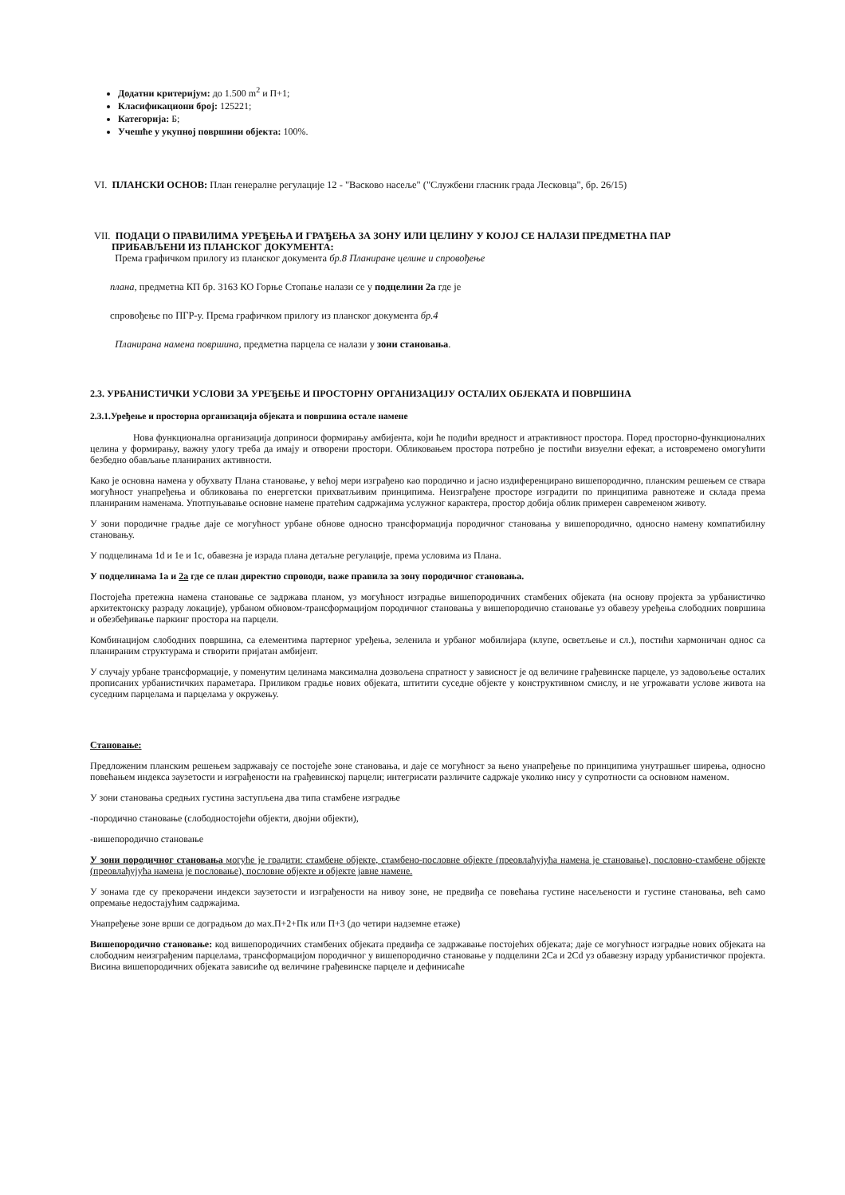Додатни критеријум: до 1.500 m<sup>2</sup> и П+1;
Класификациони број: 125221;
Категорија: Б;
Учешће у укупној површини објекта: 100%.
VI. ПЛАНСКИ ОСНОВ: План генералне регулације 12 - "Васково насеље" ("Службени гласник града Лесковца", бр. 26/15)
VII. ПОДАЦИ О ПРАВИЛИМА УРЕЂЕЊА И ГРАЂЕЊА ЗА ЗОНУ ИЛИ ЦЕЛИНУ У КОЈОЈ СЕ НАЛАЗИ ПРЕДМЕТНА ПАР
ПРИБАВЉЕНИ ИЗ ПЛАНСКОГ ДОКУМЕНТА:
Према графичком прилогу из планског документа бр.8 Планиране целине и спровођење
плана, предметна КП бр. 3163 КО Горње Стопање налази се у подцелини 2а где је
спровођење по ПГР-у. Према графичком прилогу из планског документа бр.4
Планирана намена површина, предметна парцела се налази у зони становања.
2.3. УРБАНИСТИЧКИ УСЛОВИ ЗА УРЕЂЕЊЕ И ПРОСТОРНУ ОРГАНИЗАЦИЈУ ОСТАЛИХ ОБЈЕКАТА И ПОВРШИНА
2.3.1.Уређење и просторна организација објеката и површина остале намене
Нова функционална организација доприноси формирању амбијента, који ће подићи вредност и атрактивност простора. Поред просторно-функционалних целина у формирању, важну улогу треба да имају и отворени простори. Обликовањем простора потребно је постићи визуелни ефекат, а истовремено омогућити безбедно обављање планираних активности.
Како је основна намена у обухвату Плана становање, у већој мери изграђено као породично и јасно издиференцирано вишепородично, планским решењем се ствара могућност унапређења и обликовања по енергетски прихватљивим принципима. Неизграђене просторе изградити по принципима равнотеже и склада према планираним наменама. Употпуњавање основне намене пратећим садржајима услужног карактера, простор добија облик примерен савременом животу.
У зони породичне градње даје се могућност урбане обнове односно трансформација породичног становања у вишепородично, односно намену компатибилну становању.
У подцелинама 1d и 1e и 1c, обавезна је израда плана детаљне регулације, према условима из Плана.
У подцелинама 1а и 2а где се план директно спроводи, важе правила за зону породичног становања.
Постојећа претежна намена становање се задржава планом, уз могућност изградње вишепородичних стамбених објеката (на основу пројекта за урбанистичко архитектонску разраду локације), урбаном обновом-трансформацијом породичног становања у вишепородично становање уз обавезу уређења слободних површина и обезбеђивање паркинг простора на парцели.
Комбинацијом слободних површина, са елементима партерног уређења, зеленила и урбаног мобилијара (клупе, осветљење и сл.), постићи хармоничан однос са планираним структурама и створити пријатан амбијент.
У случају урбане трансформације, у поменутим целинама максимална дозвољена спратност у зависност је од величине грађевинске парцеле, уз задовољење осталих прописаних урбанистичких параметара. Приликом градње нових објеката, штитити суседне објекте у конструктивном смислу, и не угрожавати услове живота на суседним парцелама и парцелама у окружењу.
Становање:
Предложеним планским решењем задржавају се постојеће зоне становања, и даје се могућност за њено унапређење по принципима унутрашњег ширења, односно повећањем индекса заузетости и изграђености на грађевинској парцели; интегрисати различите садржаје уколико нису у супротности са основном наменом.
У зони становања средњих густина заступљена два типа стамбене изградње
-породично становање (слободностојећи објекти, двојни објекти),
-вишепородично становање
У зони породичног становања могуће је градити: стамбене објекте, стамбено-пословне објекте (преовлађујућа намена је становање), пословно-стамбене објекте (преовлађујућа намена је пословање), пословне објекте и објекте јавне намене.
У зонама где су прекорачени индекси заузетости и изграђености на нивоу зоне, не предвиђа се повећања густине насељености и густине становања, већ само опремање недостајућим садржајима.
Унапређење зоне врши се доградњом до мах.П+2+Пк или П+3 (до четири надземне етаже)
Вишепородично становање: код вишепородичних стамбених објеката предвиђа се задржавање постојећих објеката; даје се могућност изградње нових објеката на слободним неизграђеним парцелама, трансформацијом породичног у вишепородично становање у подцелини 2Са и 2Cd уз обавезну израду урбанистичког пројекта. Висина вишепородичних објеката зависиће од величине грађевинске парцеле и дефинисаће